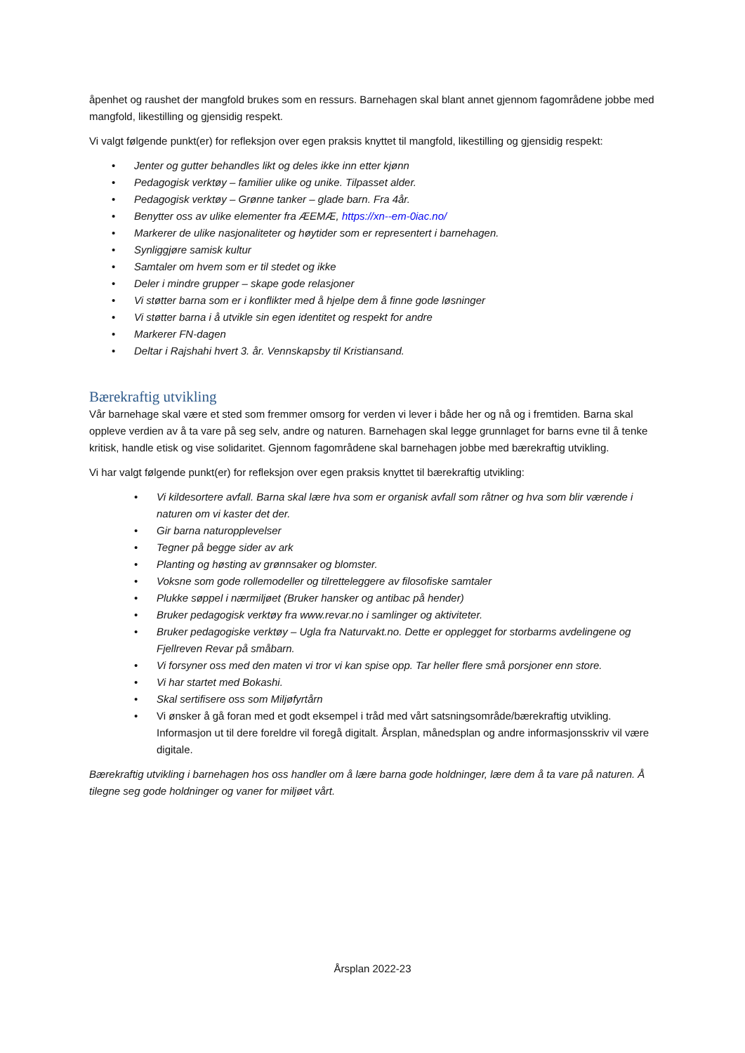åpenhet og raushet der mangfold brukes som en ressurs. Barnehagen skal blant annet gjennom fagområdene jobbe med mangfold, likestilling og gjensidig respekt.
Vi valgt følgende punkt(er) for refleksjon over egen praksis knyttet til mangfold, likestilling og gjensidig respekt:
• Jenter og gutter behandles likt og deles ikke inn etter kjønn
• Pedagogisk verktøy – familier ulike og unike. Tilpasset alder.
• Pedagogisk verktøy – Grønne tanker – glade barn. Fra 4år.
• Benytter oss av ulike elementer fra ÆEMÆ, https://xn--em-0iac.no/
• Markerer de ulike nasjonaliteter og høytider som er representert i barnehagen.
• Synliggjøre samisk kultur
• Samtaler om hvem som er til stedet og ikke
• Deler i mindre grupper – skape gode relasjoner
• Vi støtter barna som er i konflikter med å hjelpe dem å finne gode løsninger
• Vi støtter barna i å utvikle sin egen identitet og respekt for andre
• Markerer FN-dagen
• Deltar i Rajshahi hvert 3. år. Vennskapsby til Kristiansand.
Bærekraftig utvikling
Vår barnehage skal være et sted som fremmer omsorg for verden vi lever i både her og nå og i fremtiden. Barna skal oppleve verdien av å ta vare på seg selv, andre og naturen. Barnehagen skal legge grunnlaget for barns evne til å tenke kritisk, handle etisk og vise solidaritet. Gjennom fagområdene skal barnehagen jobbe med bærekraftig utvikling.
Vi har valgt følgende punkt(er) for refleksjon over egen praksis knyttet til bærekraftig utvikling:
• Vi kildesortere avfall. Barna skal lære hva som er organisk avfall som råtner og hva som blir værende i naturen om vi kaster det der.
• Gir barna naturopplevelser
• Tegner på begge sider av ark
• Planting og høsting av grønnsaker og blomster.
• Voksne som gode rollemodeller og tilretteleggere av filosofiske samtaler
• Plukke søppel i nærmiljøet (Bruker hansker og antibac på hender)
• Bruker pedagogisk verktøy fra www.revar.no i samlinger og aktiviteter.
• Bruker pedagogiske verktøy – Ugla fra Naturvakt.no. Dette er opplegget for storbarms avdelingene og Fjellreven Revar på småbarn.
• Vi forsyner oss med den maten vi tror vi kan spise opp. Tar heller flere små porsjoner enn store.
• Vi har startet med Bokashi.
• Skal sertifisere oss som Miljøfyrtårn
• Vi ønsker å gå foran med et godt eksempel i tråd med vårt satsningsområde/bærekraftig utvikling. Informasjon ut til dere foreldre vil foregå digitalt. Årsplan, månedsplan og andre informasjonsskriv vil være digitale.
Bærekraftig utvikling i barnehagen hos oss handler om å lære barna gode holdninger, lære dem å ta vare på naturen. Å tilegne seg gode holdninger og vaner for miljøet vårt.
Årsplan 2022-23